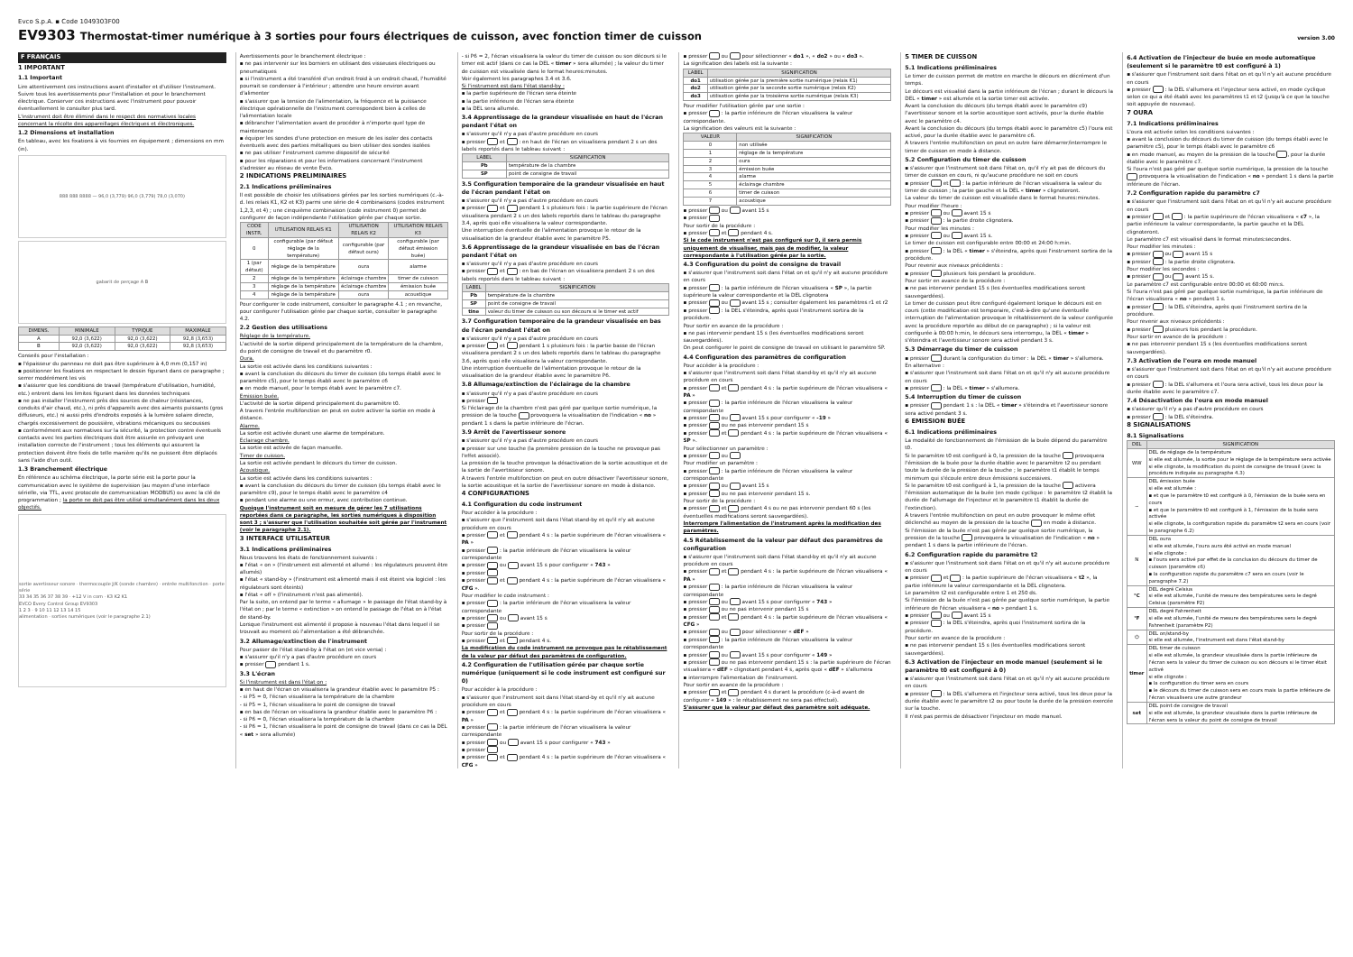Evco S.p.A. ▪ Code 1049303F00
EV9303 Thermostat-timer numérique à 3 sorties pour fours électriques de cuisson, avec fonction timer de cuisson version 3.00
F FRANÇAIS
1 IMPORTANT
1.1 Important
Lire attentivement ces instructions avant d'installer et d'utiliser l'instrument. Suivre tous les avertissements pour l'installation et pour le branchement électrique. Conserver ces instructions avec l'instrument pour pouvoir éventuellement le consulter plus tard.
L'instrument doit être éliminé dans le respect des normatives locales concernant la récolte des appareillages électriques et électroniques.
1.2 Dimensions et installation
En tableau, avec les fixations à vis fournies en équipement ; dimensions en mm (in).
888 888 8888 — 96,0 (3,779) 96,0 (3,779) 78,0 (3,070)
gabarit de perçage A B
| DIMENS. | MINIMALE | TYPIQUE | MAXIMALE |
| --- | --- | --- | --- |
| A | 92,0 (3,622) | 92,0 (3,622) | 92,8 (3,653) |
| B | 92,0 (3,622) | 92,0 (3,622) | 92,8 (3,653) |
Conseils pour l'installation :
▪ l'épaisseur du panneau ne doit pas être supérieure à 4,0 mm (0,157 in)
▪ positionner les fixations en respectant le dessin figurant dans ce paragraphe ; serrer modérément les vis
▪ s'assurer que les conditions de travail (température d'utilisation, humidité, etc.) entrent dans les limites figurant dans les données techniques
▪ ne pas installer l'instrument près des sources de chaleur (résistances, conduits d'air chaud, etc.), ni près d'appareils avec des aimants puissants (gros diffuseurs, etc.) ni aussi près d'endroits exposés à la lumière solaire directe, chargés excessivement de poussière, vibrations mécaniques ou secousses
▪ conformément aux normatives sur la sécurité, la protection contre éventuels contacts avec les parties électriques doit être assurée en prévoyant une installation correcte de l'instrument ; tous les éléments qui assurent la protection doivent être fixés de telle manière qu'ils ne puissent être déplacés sans l'aide d'un outil.
1.3 Branchement électrique
En référence au schéma électrique, la porte série est la porte pour la communication avec le système de supervision (au moyen d'une interface sérielle, via TTL, avec protocole de communication MODBUS) ou avec la clé de programmation ; la porte ne doit pas être utilisé simultanément dans les deux objectifs.
sortie avertisseur sonore · thermocouple J/K (sonde chambre) · entrée multifonction · porte série
33 34 35 36 37 38 39 · +12 V in com · K3 K2 K1
EVCO Every Control Group EV9303
1 2 3 · 9 10 11 12 13 14 15
alimentation · sorties numériques (voir le paragraphe 2.1)
Avertissements pour le branchement électrique :
▪ ne pas intervenir sur les borniers en utilisant des visseuses électriques ou pneumatiques
▪ si l'instrument a été transféré d'un endroit froid à un endroit chaud, l'humidité pourrait se condenser à l'intérieur ; attendre une heure environ avant d'alimenter
▪ s'assurer que la tension de l'alimentation, la fréquence et la puissance électrique opérationnelle de l'instrument correspondent bien à celles de l'alimentation locale
▪ débrancher l'alimentation avant de procéder à n'importe quel type de maintenance
▪ équiper les sondes d'une protection en mesure de les isoler des contacts éventuels avec des parties métalliques ou bien utiliser des sondes isolées
▪ ne pas utiliser l'instrument comme dispositif de sécurité
▪ pour les réparations et pour les informations concernant l'instrument s'adresser au réseau de vente Evco.
2 INDICATIONS PRELIMINAIRES
2.1 Indications préliminaires
Il est possible de choisir les utilisations gérées par les sorties numériques (c.-à-d. les relais K1, K2 et K3) parmi une série de 4 combinaisons (codes instrument 1,2,3, et 4) ; une cinquième combinaison (code instrument 0) permet de configurer de façon indépendante l'utilisation gérée par chaque sortie.
| CODE INSTR. | UTILISATION RELAIS K1 | UTILISATION RELAIS K2 | UTILISATION RELAIS K3 |
| --- | --- | --- | --- |
| 0 | configurable (par défaut réglage de la température) | configurable (par défaut oura) | configurable (par défaut émission buée) |
| 1 (par défaut) | réglage de la température | oura | alarme |
| 2 | réglage de la température | éclairage chambre | timer de cuisson |
| 3 | réglage de la température | éclairage chambre | émission buée |
| 4 | réglage de la température | oura | acoustique |
Pour configurer le code instrument, consulter le paragraphe 4.1 ; en revanche, pour configurer l'utilisation gérée par chaque sortie, consulter le paragraphe 4.2.
2.2 Gestion des utilisations
Réglage de la température.
L'activité de la sortie dépend principalement de la température de la chambre, du point de consigne de travail et du paramètre r0.
Oura.
La sortie est activée dans les conditions suivantes :
▪ avant la conclusion du décours du timer de cuisson (du temps établi avec le paramètre c5), pour le temps établi avec le paramètre c6
▪ en mode manuel, pour le temps établi avec le paramètre c7.
Emission buée.
L'activité de la sortie dépend principalement du paramètre t0.
A travers l'entrée multifonction on peut en outre activer la sortie en mode à distance.
Alarme.
La sortie est activée durant une alarme de température.
Eclairage chambre.
La sortie est activée de façon manuelle.
Timer de cuisson.
La sortie est activée pendant le décours du timer de cuisson.
Acoustique.
La sortie est activée dans les conditions suivantes :
▪ avant la conclusion du décours du timer de cuisson (du temps établi avec le paramètre c9), pour le temps établi avec le paramètre c4
▪ pendant une alarme ou une erreur, avec contribution continue.
Quoique l'instrument soit en mesure de gérer les 7 utilisations reportées dans ce paragraphe, les sorties numériques à disposition sont 3 ; s'assurer que l'utilisation souhaitée soit gérée par l'instrument (voir le paragraphe 2.1).
3 INTERFACE UTILISATEUR
3.1 Indications préliminaires
Nous trouvons les états de fonctionnement suivants :
▪ l'état « on » (l'instrument est alimenté et allumé : les régulateurs peuvent être allumés)
▪ l'état « stand-by » (l'instrument est alimenté mais il est éteint via logiciel : les régulateurs sont éteints)
▪ l'état « off » (l'instrument n'est pas alimenté).
Par la suite, on entend par le terme « allumage » le passage de l'état stand-by à l'état on ; par le terme « extinction » on entend le passage de l'état on à l'état de stand-by.
Lorsque l'instrument est alimenté il propose à nouveau l'état dans lequel il se trouvait au moment où l'alimentation a été débranchée.
3.2 Allumage/extinction de l'instrument
Pour passer de l'état stand-by à l'état on (et vice versa) :
▪ s'assurer qu'il n'y a pas d'autre procédure en cours
▪ presser pendant 1 s.
3.3 L'écran
Si l'instrument est dans l'état on :
▪ en haut de l'écran on visualisera la grandeur établie avec le paramètre P5 :
- si P5 = 0, l'écran visualisera la température de la chambre
- si P5 = 1, l'écran visualisera le point de consigne de travail
▪ en bas de l'écran on visualisera la grandeur établie avec le paramètre P6 :
- si P6 = 0, l'écran visualisera la température de la chambre
- si P6 = 1, l'écran visualisera le point de consigne de travail (dans ce cas la DEL « set » sera allumée)
- si P6 = 2, l'écran visualisera la valeur du timer de cuisson ou son décours si le timer est actif (dans ce cas la DEL « timer » sera allumée) ; la valeur du timer de cuisson est visualisée dans le format heures:minutes.
Voir également les paragraphes 3.4 et 3.6.
Si l'instrument est dans l'état stand-by :
▪ la partie supérieure de l'écran sera éteinte
▪ la partie inférieure de l'écran sera éteinte
▪ la DEL sera allumée.
3.4 Apprentissage de la grandeur visualisée en haut de l'écran pendant l'état on
▪ s'assurer qu'il n'y a pas d'autre procédure en cours
▪ presser et : en haut de l'écran on visualisera pendant 2 s un des labels reportés dans le tableau suivant :
| LABEL | SIGNIFICATION |
| --- | --- |
| Pb | température de la chambre |
| SP | point de consigne de travail |
3.5 Configuration temporaire de la grandeur visualisée en haut de l'écran pendant l'état on
▪ s'assurer qu'il n'y a pas d'autre procédure en cours
▪ presser et pendant 1 s plusieurs fois : la partie supérieure de l'écran visualisera pendant 2 s un des labels reportés dans le tableau du paragraphe 3.4, après quoi elle visualisera la valeur correspondante.
Une interruption éventuelle de l'alimentation provoque le retour de la visualisation de la grandeur établie avec le paramètre P5.
3.6 Apprentissage de la grandeur visualisée en bas de l'écran pendant l'état on
▪ s'assurer qu'il n'y a pas d'autre procédure en cours
▪ presser et : en bas de l'écran on visualisera pendant 2 s un des labels reportés dans le tableau suivant :
| LABEL | SIGNIFICATION |
| --- | --- |
| Pb | température de la chambre |
| SP | point de consigne de travail |
| tine | valeur du timer de cuisson ou son décours si le timer est actif |
3.7 Configuration temporaire de la grandeur visualisée en bas de l'écran pendant l'état on
▪ s'assurer qu'il n'y a pas d'autre procédure en cours
▪ presser et pendant 1 s plusieurs fois : la partie basse de l'écran visualisera pendant 2 s un des labels reportés dans le tableau du paragraphe 3.6, après quoi elle visualisera la valeur correspondante.
Une interruption éventuelle de l'alimentation provoque le retour de la visualisation de la grandeur établie avec le paramètre P6.
3.8 Allumage/extinction de l'éclairage de la chambre
▪ s'assurer qu'il n'y a pas d'autre procédure en cours
▪ presser
Si l'éclairage de la chambre n'est pas géré par quelque sortie numérique, la pression de la touche provoquera la visualisation de l'indication « no » pendant 1 s dans la partie inférieure de l'écran.
3.9 Arrêt de l'avertisseur sonore
▪ s'assurer qu'il n'y a pas d'autre procédure en cours
▪ presser sur une touche (la première pression de la touche ne provoque pas l'effet associé).
La pression de la touche provoque la désactivation de la sortie acoustique et de la sortie de l'avertisseur sonore.
A travers l'entrée multifonction on peut en outre désactiver l'avertisseur sonore, la sortie acoustique et la sortie de l'avertisseur sonore en mode à distance.
4 CONFIGURATIONS
4.1 Configuration du code instrument
Pour accéder à la procédure :
▪ s'assurer que l'instrument soit dans l'état stand-by et qu'il n'y ait aucune procédure en cours
▪ presser et pendant 4 s : la partie supérieure de l'écran visualisera « PA »
▪ presser : la partie inférieure de l'écran visualisera la valeur correspondante
▪ presser ou avant 15 s pour configurer « 743 »
▪ presser
▪ presser et pendant 4 s : la partie supérieure de l'écran visualisera « CFG ».
Pour modifier le code instrument :
▪ presser : la partie inférieure de l'écran visualisera la valeur correspondante
▪ presser ou avant 15 s
▪ presser
Pour sortir de la procédure :
▪ presser et pendant 4 s.
La modification du code instrument ne provoque pas le rétablissement de la valeur par défaut des paramètres de configuration.
4.2 Configuration de l'utilisation gérée par chaque sortie numérique (uniquement si le code instrument est configuré sur 0)
Pour accéder à la procédure :
▪ s'assurer que l'instrument soit dans l'état stand-by et qu'il n'y ait aucune procédure en cours
▪ presser et pendant 4 s : la partie supérieure de l'écran visualisera « PA »
▪ presser : la partie inférieure de l'écran visualisera la valeur correspondante
▪ presser ou avant 15 s pour configurer « 743 »
▪ presser
▪ presser et pendant 4 s : la partie supérieure de l'écran visualisera « CFG »
▪ presser ou pour sélectionner « do1 », « do2 » ou « do3 ».
La signification des labels est la suivante :
| LABEL | SIGNIFICATION |
| --- | --- |
| do1 | utilisation gérée par la première sortie numérique (relais K1) |
| do2 | utilisation gérée par la seconde sortie numérique (relais K2) |
| do3 | utilisation gérée par la troisième sortie numérique (relais K3) |
Pour modifier l'utilisation gérée par une sortie :
▪ presser : la partie inférieure de l'écran visualisera la valeur correspondante.
La signification des valeurs est la suivante :
| VALEUR | SIGNIFICATION |
| --- | --- |
| 0 | non utilisée |
| 1 | réglage de la température |
| 2 | oura |
| 3 | émission buée |
| 4 | alarme |
| 5 | éclairage chambre |
| 6 | timer de cuisson |
| 7 | acoustique |
▪ presser ou avant 15 s
▪ presser
Pour sortir de la procédure :
▪ presser et pendant 4 s.
Si le code instrument n'est pas configuré sur 0, il sera permis uniquement de visualiser, mais pas de modifier, la valeur correspondante à l'utilisation gérée par la sortie.
4.3 Configuration du point de consigne de travail
▪ s'assurer que l'instrument soit dans l'état on et qu'il n'y ait aucune procédure en cours
▪ presser : la partie inférieure de l'écran visualisera « SP », la partie supérieure la valeur correspondante et la DEL clignotera
▪ presser ou avant 15 s ; consulter également les paramètres r1 et r2
▪ presser : la DEL s'éteindra, après quoi l'instrument sortira de la procédure.
Pour sortir en avance de la procédure :
▪ ne pas intervenir pendant 15 s (les éventuelles modifications seront sauvegardées).
On peut configurer le point de consigne de travail en utilisant le paramètre SP.
4.4 Configuration des paramètres de configuration
Pour accéder à la procédure :
▪ s'assurer que l'instrument soit dans l'état stand-by et qu'il n'y ait aucune procédure en cours
▪ presser et pendant 4 s : la partie supérieure de l'écran visualisera « PA »
▪ presser : la partie inférieure de l'écran visualisera la valeur correspondante
▪ presser ou avant 15 s pour configurer « -19 »
▪ presser ou ne pas intervenir pendant 15 s
▪ presser et pendant 4 s : la partie supérieure de l'écran visualisera « SP ».
Pour sélectionner un paramètre :
▪ presser ou
Pour modifier un paramètre :
▪ presser : la partie inférieure de l'écran visualisera la valeur correspondante
▪ presser ou avant 15 s
▪ presser ou ne pas intervenir pendant 15 s.
Pour sortir de la procédure :
▪ presser et pendant 4 s ou ne pas intervenir pendant 60 s (les éventuelles modifications seront sauvegardées).
Interrompre l'alimentation de l'instrument après la modification des paramètres.
4.5 Rétablissement de la valeur par défaut des paramètres de configuration
▪ s'assurer que l'instrument soit dans l'état stand-by et qu'il n'y ait aucune procédure en cours
▪ presser et pendant 4 s : la partie supérieure de l'écran visualisera « PA »
▪ presser : la partie inférieure de l'écran visualisera la valeur correspondante
▪ presser ou avant 15 s pour configurer « 743 »
▪ presser ou ne pas intervenir pendant 15 s
▪ presser et pendant 4 s : la partie supérieure de l'écran visualisera « CFG »
▪ presser ou pour sélectionner « dEF »
▪ presser : la partie inférieure de l'écran visualisera la valeur correspondante
▪ presser ou avant 15 s pour configurer « 149 »
▪ presser ou ne pas intervenir pendant 15 s : la partie supérieure de l'écran visualisera « dEF » clignotant pendant 4 s, après quoi « dEF » s'allumera
▪ interrompre l'alimentation de l'instrument.
Pour sortir en avance de la procédure :
▪ presser et pendant 4 s durant la procédure (c-à-d avant de configurer « 149 » : le rétablissement ne sera pas effectué).
S'assurer que la valeur par défaut des paramètre soit adéquate.
5 TIMER DE CUISSON
5.1 Indications préliminaires
Le timer de cuisson permet de mettre en marche le décours en décrément d'un temps.
Le décours est visualisé dans la partie inférieure de l'écran ; durant le décours la DEL « timer » est allumée et la sortie timer est activée.
Avant la conclusion du décours (du temps établi avec le paramètre c9) l'avertisseur sonore et la sortie acoustique sont activés, pour la durée établie avec le paramètre c4.
Avant la conclusion du décours (du temps établi avec le paramètre c5) l'oura est activé, pour la durée établie avec le paramètre c6.
A travers l'entrée multifonction on peut en outre faire démarrer/interrompre le timer de cuisson en mode à distance.
5.2 Configuration du timer de cuisson
▪ s'assurer que l'instrument soit dans l'état on, qu'il n'y ait pas de décours du timer de cuisson en cours, ni qu'aucune procédure ne soit en cours
▪ presser et : la partie inférieure de l'écran visualisera la valeur du timer de cuisson ; la partie gauche et la DEL « timer » clignoteront.
La valeur du timer de cuisson est visualisée dans le format heures:minutes.
Pour modifier l'heure :
▪ presser ou avant 15 s
▪ presser : la partie droite clignotera.
Pour modifier les minutes :
▪ presser ou avant 15 s.
Le timer de cuisson est configurable entre 00:00 et 24:00 h:min.
▪ presser : la DEL « timer » s'éteindra, après quoi l'instrument sortira de la procédure.
Pour revenir aux niveaux précédents :
▪ presser plusieurs fois pendant la procédure.
Pour sortir en avance de la procédure :
▪ ne pas intervenir pendant 15 s (les éventuelles modifications seront sauvegardées).
Le timer de cuisson peut être configuré également lorsque le décours est en cours (cette modification est temporaire, c'est-à-dire qu'une éventuelle interruption de l'alimentation provoque le rétablissement de la valeur configurée avec la procédure reportée au début de ce paragraphe) ; si la valeur est configurée à 00:00 h:min, le décours sera interrompu, la DEL « timer » s'éteindra et l'avertisseur sonore sera activé pendant 3 s.
5.3 Démarrage du timer de cuisson
▪ presser durant la configuration du timer : la DEL « timer » s'allumera.
En alternative :
▪ s'assurer que l'instrument soit dans l'état on et qu'il n'y ait aucune procédure en cours
▪ presser : la DEL « timer » s'allumera.
5.4 Interruption du timer de cuisson
▪ presser pendant 1 s : la DEL « timer » s'éteindra et l'avertisseur sonore sera activé pendant 3 s.
6 EMISSION BUÉE
6.1 Indications préliminaires
La modalité de fonctionnement de l'émission de la buée dépend du paramètre t0.
Si le paramètre t0 est configuré à 0, la pression de la touche provoquera l'émission de la buée pour la durée établie avec le paramètre t2 ou pendant toute la durée de la pression de la touche ; le paramètre t1 établit le temps minimum qui s'écoule entre deux émissions successives.
Si le paramètre t0 est configuré à 1, la pression de la touche activera l'émission automatique de la buée (en mode cyclique : le paramètre t2 établit la durée de l'allumage de l'injecteur et le paramètre t1 établit la durée de l'extinction).
A travers l'entrée multifonction on peut en outre provoquer le même effet déclenché au moyen de la pression de la touche en mode à distance.
Si l'émission de la buée n'est pas gérée par quelque sortie numérique, la pression de la touche provoquera la visualisation de l'indication « no » pendant 1 s dans la partie inférieure de l'écran.
6.2 Configuration rapide du paramètre t2
▪ s'assurer que l'instrument soit dans l'état on et qu'il n'y ait aucune procédure en cours
▪ presser et : la partie supérieure de l'écran visualisera « t2 », la partie inférieure la valeur correspondante et la DEL clignotera.
Le paramètre t2 est configurable entre 1 et 250 ds.
Si l'émission de la buée n'est pas gérée par quelque sortie numérique, la partie inférieure de l'écran visualisera « no » pendant 1 s.
▪ presser ou avant 15 s
▪ presser : la DEL s'éteindra, après quoi l'instrument sortira de la procédure.
Pour sortir en avance de la procédure :
▪ ne pas intervenir pendant 15 s (les éventuelles modifications seront sauvegardées).
6.3 Activation de l'injecteur en mode manuel (seulement si le paramètre t0 est configuré à 0)
▪ s'assurer que l'instrument soit dans l'état on et qu'il n'y ait aucune procédure en cours
▪ presser : la DEL s'allumera et l'injecteur sera activé, tous les deux pour la durée établie avec le paramètre t2 ou pour toute la durée de la pression exercée sur la touche.
Il n'est pas permis de désactiver l'injecteur en mode manuel.
6.4 Activation de l'injecteur de buée en mode automatique (seulement si le paramètre t0 est configuré à 1)
▪ s'assurer que l'instrument soit dans l'état on et qu'il n'y ait aucune procédure en cours
▪ presser : la DEL s'allumera et l'injecteur sera activé, en mode cyclique selon ce qui a été établi avec les paramètres t1 et t2 (jusqu'à ce que la touche soit appuyée de nouveau).
7 OURA
7.1 Indications préliminaires
L'oura est activée selon les conditions suivantes :
▪ avant la conclusion du décours du timer de cuisson (du temps établi avec le paramètre c5), pour le temps établi avec le paramètre c6
▪ en mode manuel, au moyen de la pression de la touche , pour la durée établie avec le paramètre c7.
Si l'oura n'est pas géré par quelque sortie numérique, la pression de la touche provoquera la visualisation de l'indication « no » pendant 1 s dans la partie inférieure de l'écran.
7.2 Configuration rapide du paramètre c7
▪ s'assurer que l'instrument soit dans l'état on et qu'il n'y ait aucune procédure en cours
▪ presser et : la partie supérieure de l'écran visualisera « c7 », la partie inférieure la valeur correspondante, la partie gauche et la DEL clignoteront.
Le paramètre c7 est visualisé dans le format minutes:secondes.
Pour modifier les minutes :
▪ presser ou avant 15 s
▪ presser : la partie droite clignotera.
Pour modifier les secondes :
▪ presser ou avant 15 s.
Le paramètre c7 est configurable entre 00:00 et 60:00 min:s.
Si l'oura n'est pas géré par quelque sortie numérique, la partie inférieure de l'écran visualisera « no » pendant 1 s.
▪ presser : la DEL s'éteindra, après quoi l'instrument sortira de la procédure.
Pour revenir aux niveaux précédents :
▪ presser plusieurs fois pendant la procédure.
Pour sortir en avance de la procédure :
▪ ne pas intervenir pendant 15 s (les éventuelles modifications seront sauvegardées).
7.3 Activation de l'oura en mode manuel
▪ s'assurer que l'instrument soit dans l'état on et qu'il n'y ait aucune procédure en cours
▪ presser : la DEL s'allumera et l'oura sera activé, tous les deux pour la durée établie avec le paramètre c7.
7.4 Désactivation de l'oura en mode manuel
▪ s'assurer qu'il n'y a pas d'autre procédure en cours
▪ presser : la DEL s'éteindra.
8 SIGNALISATIONS
8.1 Signalisations
| DEL | SIGNIFICATION |
| --- | --- |
| WW | DEL de réglage de la température si elle est allumée, la sortie pour le réglage de la température sera activée si elle clignote, la modification du point de consigne de travail (avec la procédure indiquée au paragraphe 4.3) |
| ~ | DEL émission buée si elle est allumée : ▪ et que le paramètre t0 est configuré à 0, l'émission de la buée sera en cours ▪ et que le paramètre t0 est configuré à 1, l'émission de la buée sera activée si elle clignote, la configuration rapide du paramètre t2 sera en cours (voir le paragraphe 6.2) |
| N | DEL oura si elle est allumée, l'oura aura été activé en mode manuel si elle clignote : ▪ l'oura sera activé par effet de la conclusion du décours du timer de cuisson (paramètre c6) ▪ la configuration rapide du paramètre c7 sera en cours (voir le paragraphe 7.2) |
| °C | DEL degré Celsius si elle est allumée, l'unité de mesure des températures sera le degré Celsius (paramètre P2) |
| °F | DEL degré Fahrenheit si elle est allumée, l'unité de mesure des températures sera le degré Fahrenheit (paramètre P2) |
| ⏻ | DEL on/stand-by si elle est allumée, l'instrument est dans l'état stand-by |
| timer | DEL timer de cuisson si elle est allumée, la grandeur visualisée dans la partie inférieure de l'écran sera la valeur du timer de cuisson ou son décours si le timer était activé si elle clignote : ▪ la configuration du timer sera en cours ▪ le décours du timer de cuisson sera en cours mais la partie inférieure de l'écran visualisera une autre grandeur |
| set | DEL point de consigne de travail si elle est allumée, la grandeur visualisée dans la partie inférieure de l'écran sera la valeur du point de consigne de travail |